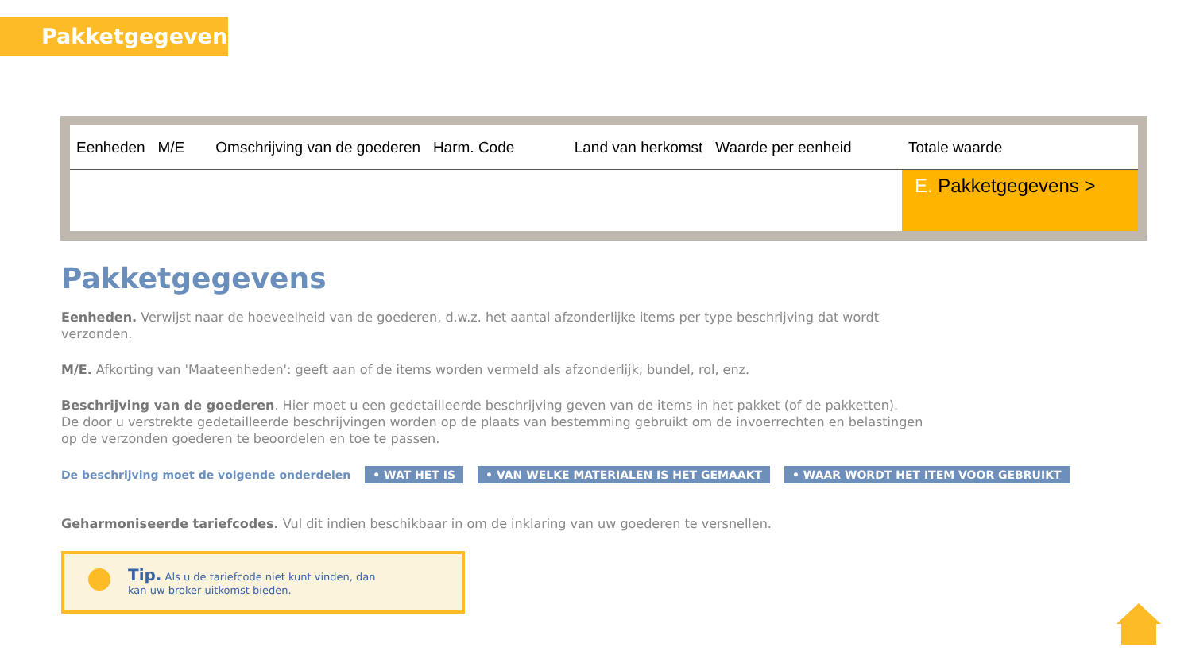Pakketgegevens
| Eenheden M/E | Omschrijving van de goederen Harm. Code | Land van herkomst Waarde per eenheid | Totale waarde |
| --- | --- | --- | --- |
| | | | E. Pakketgegevens > |
Pakketgegevens
Eenheden. Verwijst naar de hoeveelheid van de goederen, d.w.z. het aantal afzonderlijke items per type beschrijving dat wordt verzonden.
M/E. Afkorting van 'Maateenheden': geeft aan of de items worden vermeld als afzonderlijk, bundel, rol, enz.
Beschrijving van de goederen. Hier moet u een gedetailleerde beschrijving geven van de items in het pakket (of de pakketten).
De door u verstrekte gedetailleerde beschrijvingen worden op de plaats van bestemming gebruikt om de invoerrechten en belastingen op de verzonden goederen te beoordelen en toe te passen.
De beschrijving moet de volgende onderdelen • WAT HET IS • VAN WELKE MATERIALEN IS HET GEMAAKT • WAAR WORDT HET ITEM VOOR GEBRUIKT
Geharmoniseerde tariefcodes. Vul dit indien beschikbaar in om de inklaring van uw goederen te versnellen.
Tip. Als u de tariefcode niet kunt vinden, dan
kan uw broker uitkomst bieden.